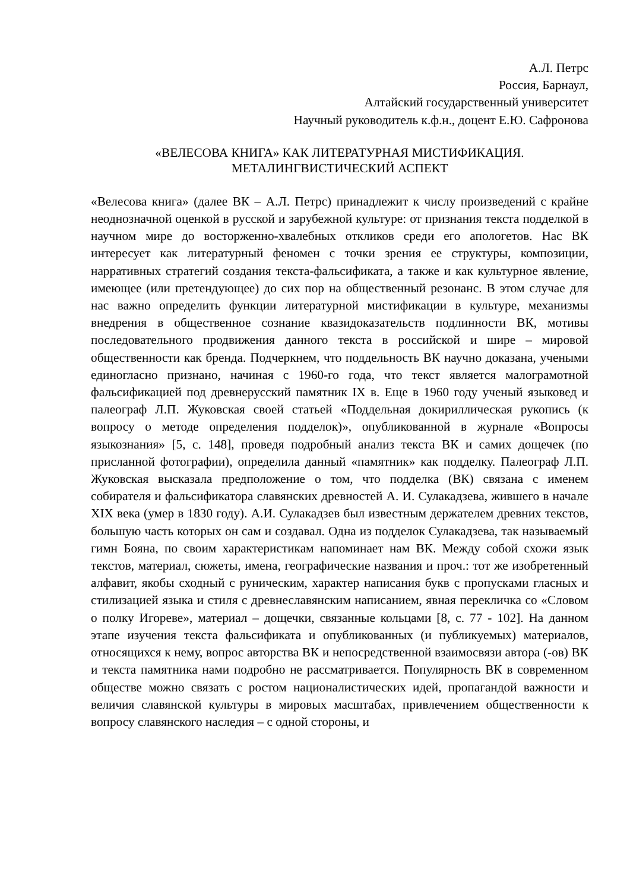А.Л. Петрс
Россия, Барнаул,
Алтайский государственный университет
Научный руководитель к.ф.н., доцент Е.Ю. Сафронова
«ВЕЛЕСОВА КНИГА» КАК ЛИТЕРАТУРНАЯ МИСТИФИКАЦИЯ.
МЕТАЛИНГВИСТИЧЕСКИЙ АСПЕКТ
«Велесова книга» (далее ВК – А.Л. Петрс) принадлежит к числу произведений с крайне неоднозначной оценкой в русской и зарубежной культуре: от признания текста подделкой в научном мире до восторженно-хвалебных откликов среди его апологетов. Нас ВК интересует как литературный феномен с точки зрения ее структуры, композиции, нарративных стратегий создания текста-фальсификата, а также и как культурное явление, имеющее (или претендующее) до сих пор на общественный резонанс. В этом случае для нас важно определить функции литературной мистификации в культуре, механизмы внедрения в общественное сознание квазидоказательств подлинности ВК, мотивы последовательного продвижения данного текста в российской и шире – мировой общественности как бренда. Подчеркнем, что поддельность ВК научно доказана, учеными единогласно признано, начиная с 1960-го года, что текст является малограмотной фальсификацией под древнерусский памятник IX в. Еще в 1960 году ученый языковед и палеограф Л.П. Жуковская своей статьей «Поддельная докириллическая рукопись (к вопросу о методе определения подделок)», опубликованной в журнале «Вопросы языкознания» [5, с. 148], проведя подробный анализ текста ВК и самих дощечек (по присланной фотографии), определила данный «памятник» как подделку. Палеограф Л.П. Жуковская высказала предположение о том, что подделка (ВК) связана с именем собирателя и фальсификатора славянских древностей А. И. Сулакадзева, жившего в начале XIX века (умер в 1830 году). А.И. Сулакадзев был известным держателем древних текстов, большую часть которых он сам и создавал. Одна из подделок Сулакадзева, так называемый гимн Бояна, по своим характеристикам напоминает нам ВК. Между собой схожи язык текстов, материал, сюжеты, имена, географические названия и проч.: тот же изобретенный алфавит, якобы сходный с руническим, характер написания букв с пропусками гласных и стилизацией языка и стиля с древнеславянским написанием, явная перекличка со «Словом о полку Игореве», материал – дощечки, связанные кольцами [8, с. 77 - 102]. На данном этапе изучения текста фальсификата и опубликованных (и публикуемых) материалов, относящихся к нему, вопрос авторства ВК и непосредственной взаимосвязи автора (-ов) ВК и текста памятника нами подробно не рассматривается. Популярность ВК в современном обществе можно связать с ростом националистических идей, пропагандой важности и величия славянской культуры в мировых масштабах, привлечением общественности к вопросу славянского наследия – с одной стороны, и